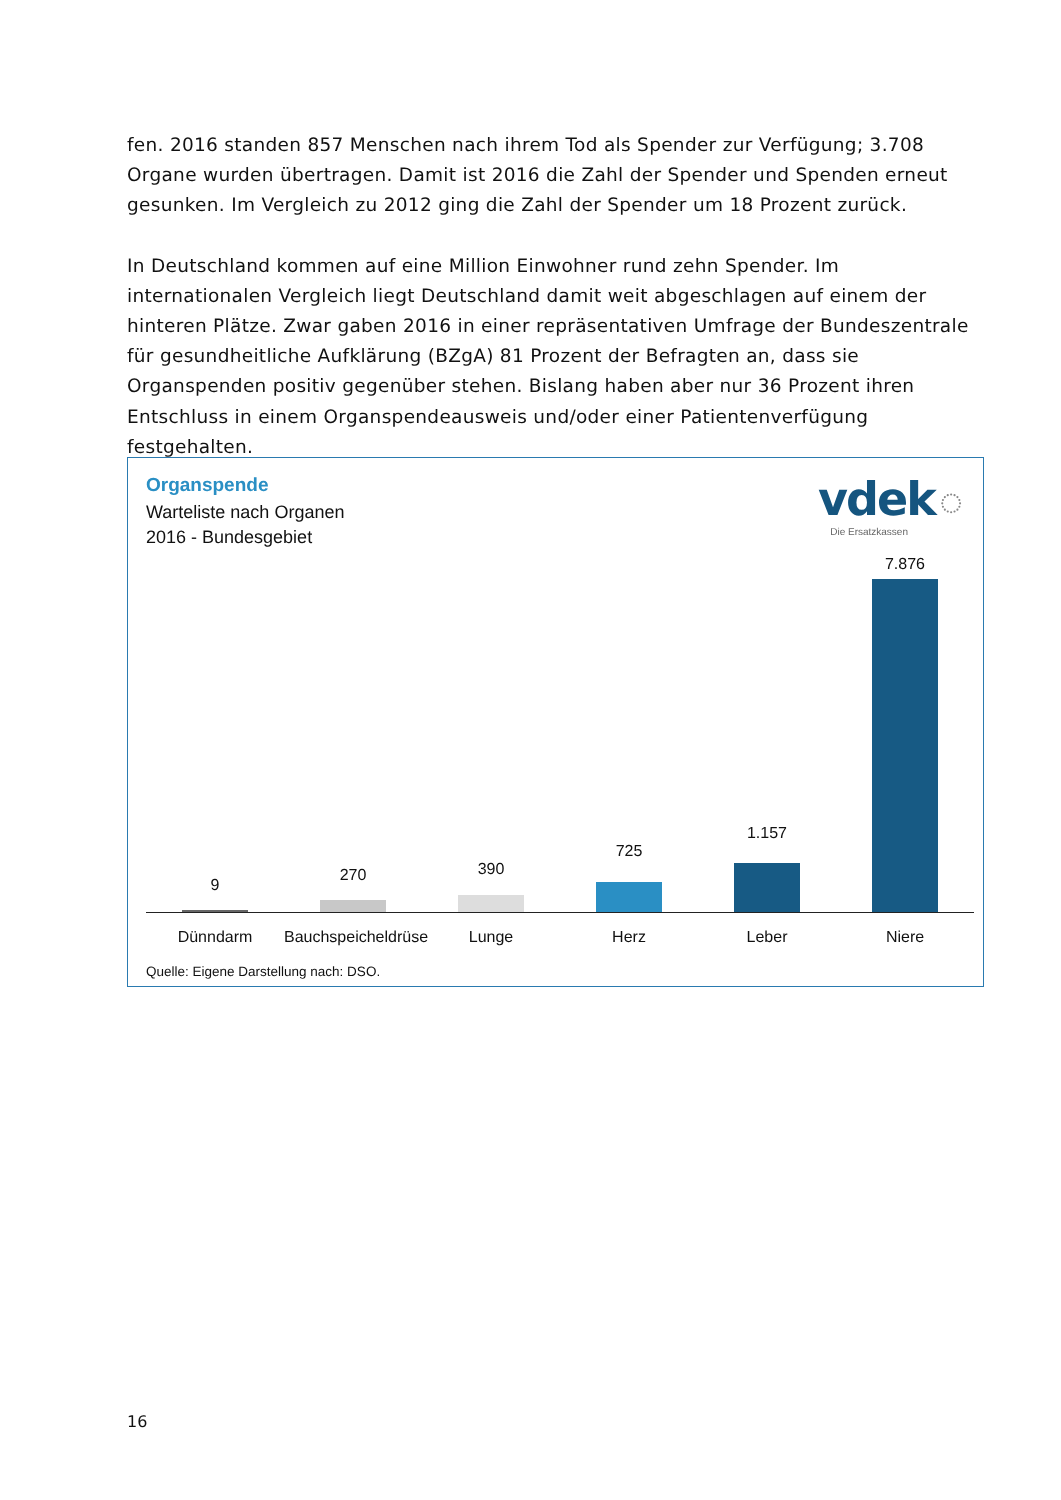fen. 2016 standen 857 Menschen nach ihrem Tod als Spender zur Verfügung; 3.708 Organe wurden übertragen. Damit ist 2016 die Zahl der Spender und Spenden erneut gesunken. Im Vergleich zu 2012 ging die Zahl der Spender um 18 Prozent zurück.
In Deutschland kommen auf eine Million Einwohner rund zehn Spender. Im internationalen Vergleich liegt Deutschland damit weit abgeschlagen auf einem der hinteren Plätze. Zwar gaben 2016 in einer repräsentativen Umfrage der Bundeszentrale für gesundheitliche Aufklärung (BZgA) 81 Prozent der Befragten an, dass sie Organspenden positiv gegenüber stehen. Bislang haben aber nur 36 Prozent ihren Entschluss in einem Organspendeausweis und/oder einer Patientenverfügung festgehalten.
Organspende
Warteliste nach Organen
2016 - Bundesgebiet
vdek ◌
Die Ersatzkassen
9
270 390
725
1.157
7.876
Dünndarm
Bauchspeicheldrüse
Lunge Herz Leber Niere
Quelle: Eigene Darstellung nach: DSO.
16